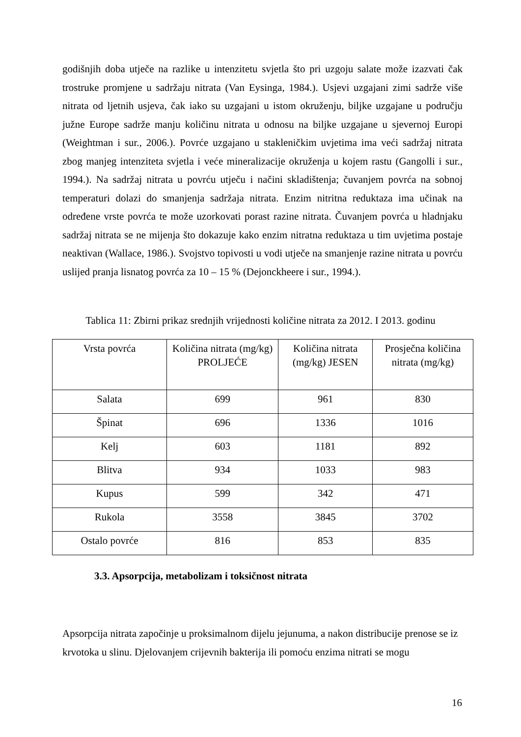godišnjih doba utječe na razlike u intenzitetu svjetla što pri uzgoju salate može izazvati čak trostruke promjene u sadržaju nitrata (Van Eysinga, 1984.). Usjevi uzgajani zimi sadrže više nitrata od ljetnih usjeva, čak iako su uzgajani u istom okruženju, biljke uzgajane u području južne Europe sadrže manju količinu nitrata u odnosu na biljke uzgajane u sjevernoj Europi (Weightman i sur., 2006.). Povrće uzgajano u stakleničkim uvjetima ima veći sadržaj nitrata zbog manjeg intenziteta svjetla i veće mineralizacije okruženja u kojem rastu (Gangolli i sur., 1994.). Na sadržaj nitrata u povrću utječu i načini skladištenja; čuvanjem povrća na sobnoj temperaturi dolazi do smanjenja sadržaja nitrata. Enzim nitritna reduktaza ima učinak na određene vrste povrća te može uzorkovati porast razine nitrata. Čuvanjem povrća u hladnjaku sadržaj nitrata se ne mijenja što dokazuje kako enzim nitratna reduktaza u tim uvjetima postaje neaktivan (Wallace, 1986.). Svojstvo topivosti u vodi utječe na smanjenje razine nitrata u povrću uslijed pranja lisnatog povrća za 10 – 15 % (Dejonckheere i sur., 1994.).
Tablica 11: Zbirni prikaz srednjih vrijednosti količine nitrata za 2012. I 2013. godinu
| Vrsta povrća | Količina nitrata (mg/kg) PROLJEĆE | Količina nitrata (mg/kg) JESEN | Prosječna količina nitrata (mg/kg) |
| --- | --- | --- | --- |
| Salata | 699 | 961 | 830 |
| Špinat | 696 | 1336 | 1016 |
| Kelj | 603 | 1181 | 892 |
| Blitva | 934 | 1033 | 983 |
| Kupus | 599 | 342 | 471 |
| Rukola | 3558 | 3845 | 3702 |
| Ostalo povrće | 816 | 853 | 835 |
3.3. Apsorpcija, metabolizam i toksičnost nitrata
Apsorpcija nitrata započinje u proksimalnom dijelu jejunuma, a nakon distribucije prenose se iz krvotoka u slinu. Djelovanjem crijevnih bakterija ili pomoću enzima nitrati se mogu
16